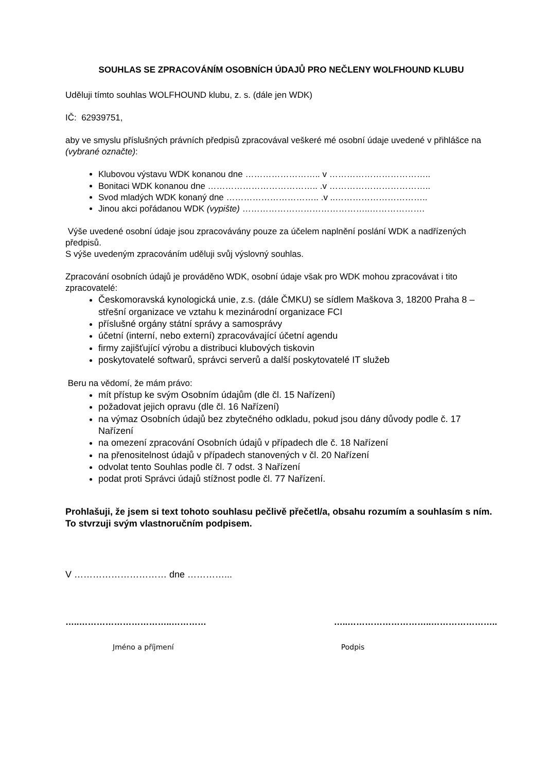SOUHLAS SE ZPRACOVÁNÍM OSOBNÍCH ÚDAJŮ PRO NEČLENY WOLFHOUND KLUBU
Uděluji tímto souhlas WOLFHOUND klubu, z. s. (dále jen WDK)
IČ: 62939751,
aby ve smyslu příslušných právních předpisů zpracovával veškeré mé osobní údaje uvedené v přihlášce na (vybrané označte):
Klubovou výstavu WDK konanou dne …………………….. v ……………………………..
Bonitaci WDK konanou dne ……………………………….. .v ……………………………..
Svod mladých WDK konaný dne ………………………….. .v ..…………………………..
Jinou akci pořádanou WDK (vypište) ……………………………………..……………….
Výše uvedené osobní údaje jsou zpracovávány pouze za účelem naplnění poslání WDK a nadřízených předpisů.
S výše uvedeným zpracováním uděluji svůj výslovný souhlas.
Zpracování osobních údajů je prováděno WDK, osobní údaje však pro WDK mohou zpracovávat i tito zpracovatelé:
Českomoravská kynologická unie, z.s. (dále ČMKU) se sídlem Maškova 3, 18200 Praha 8 – střešní organizace ve vztahu k mezinárodní organizace FCI
příslušné orgány státní správy a samosprávy
účetní (interní, nebo externí) zpracovávající účetní agendu
firmy zajišťující výrobu a distribuci klubových tiskovin
poskytovatelé softwarů, správci serverů a další poskytovatelé IT služeb
Beru na vědomí, že mám právo:
mít přístup ke svým Osobním údajům (dle čl. 15 Nařízení)
požadovat jejich opravu (dle čl. 16 Nařízení)
na výmaz Osobních údajů bez zbytečného odkladu, pokud jsou dány důvody podle č. 17 Nařízení
na omezení zpracování Osobních údajů v případech dle č. 18 Nařízení
na přenositelnost údajů v případech stanovených v čl. 20 Nařízení
odvolat tento Souhlas podle čl. 7 odst. 3 Nařízení
podat proti Správci údajů stížnost podle čl. 77 Nařízení.
Prohlašuji, že jsem si text tohoto souhlasu pečlivě přečetl/a, obsahu rozumím a souhlasím s ním. To stvrzuji svým vlastnoručním podpisem.
V ………………………… dne …………...
…..…………………………..………… …..………………………..…………………..
Jméno a příjmení Podpis